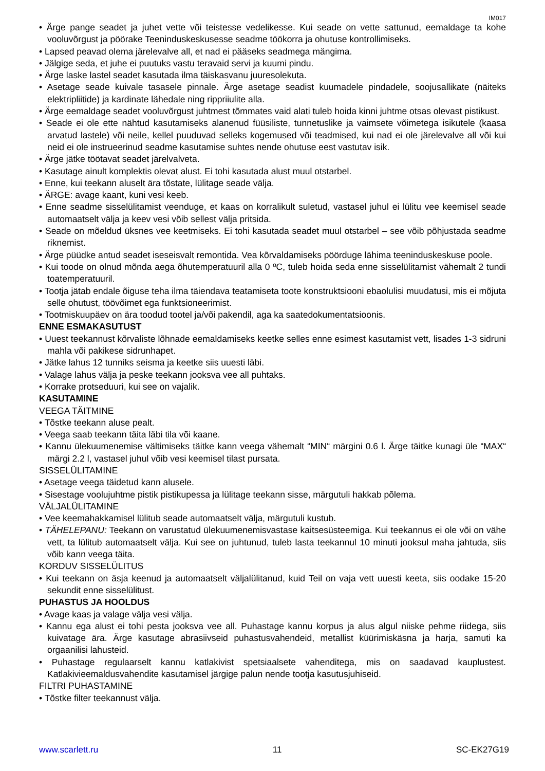IM017
• Ärge pange seadet ja juhet vette või teistesse vedelikesse. Kui seade on vette sattunud, eemaldage ta kohe vooluvõrgust ja pöörake Teeninduskeskusesse seadme töökorra ja ohutuse kontrollimiseks.
• Lapsed peavad olema järelevalve all, et nad ei pääseks seadmega mängima.
• Jälgige seda, et juhe ei puutuks vastu teravaid servi ja kuumi pindu.
• Ärge laske lastel seadet kasutada ilma täiskasvanu juuresolekuta.
• Asetage seade kuivale tasasele pinnale. Ärge asetage seadist kuumadele pindadele, soojusallikate (näiteks elektripliitide) ja kardinate lähedale ning rippriiulite alla.
• Ärge eemaldage seadet vooluvõrgust juhtmest tõmmates vaid alati tuleb hoida kinni juhtme otsas olevast pistikust.
• Seade ei ole ette nähtud kasutamiseks alanenud füüsiliste, tunnetuslike ja vaimsete võimetega isikutele (kaasa arvatud lastele) või neile, kellel puuduvad selleks kogemused või teadmised, kui nad ei ole järelevalve all või kui neid ei ole instrueerinud seadme kasutamise suhtes nende ohutuse eest vastutav isik.
• Ärge jätke töötavat seadet järelvalveta.
• Kasutage ainult komplektis olevat alust. Ei tohi kasutada alust muul otstarbel.
• Enne, kui teekann aluselt ära tõstate, lülitage seade välja.
• ÄRGE: avage kaant, kuni vesi keeb.
• Enne seadme sisselülitamist veenduge, et kaas on korralikult suletud, vastasel juhul ei lülitu vee keemisel seade automaatselt välja ja keev vesi võib sellest välja pritsida.
• Seade on mõeldud üksnes vee keetmiseks. Ei tohi kasutada seadet muul otstarbel – see võib põhjustada seadme riknemist.
• Ärge püüdke antud seadet iseseisvalt remontida. Vea kõrvaldamiseks pöörduge lähima teeninduskeskuse poole.
• Kui toode on olnud mõnda aega õhutemperatuuril alla 0 ºC, tuleb hoida seda enne sisselülitamist vähemalt 2 tundi toatemperatuuril.
• Tootja jätab endale õiguse teha ilma täiendava teatamiseta toote konstruktsiooni ebaolulisi muudatusi, mis ei mõjuta selle ohutust, töövõimet ega funktsioneerimist.
• Tootmiskuupäev on ära toodud tootel ja/või pakendil, aga ka saatedokumentatsioonis.
ENNE ESMAKASUTUST
• Uuest teekannust kõrvaliste lõhnade eemaldamiseks keetke selles enne esimest kasutamist vett, lisades 1-3 sidruni mahla või pakikese sidrunhapet.
• Jätke lahus 12 tunniks seisma ja keetke siis uuesti läbi.
• Valage lahus välja ja peske teekann jooksva vee all puhtaks.
• Korrake protseduuri, kui see on vajalik.
KASUTAMINE
VEEGA TÄITMINE
• Tõstke teekann aluse pealt.
• Veega saab teekann täita läbi tila või kaane.
• Kannu ülekuumenemise vältimiseks täitke kann veega vähemalt “MIN“ märgini 0.6 l. Ärge täitke kunagi üle “MAX“ märgi 2.2 l, vastasel juhul võib vesi keemisel tilast pursata.
SISSELÜLITAMINE
• Asetage veega täidetud kann alusele.
• Sisestage voolujuhtme pistik pistikupessa ja lülitage teekann sisse, märgutuli hakkab põlema.
VÄLJALÜLITAMINE
• Vee keemahakkamisel lülitub seade automaatselt välja, märgutuli kustub.
• TÄHELEPANU: Teekann on varustatud ülekuumenemisvastase kaitsesüsteemiga. Kui teekannus ei ole või on vähe vett, ta lülitub automaatselt välja. Kui see on juhtunud, tuleb lasta teekannul 10 minuti jooksul maha jahtuda, siis võib kann veega täita.
KORDUV SISSELÜLITUS
• Kui teekann on äsja keenud ja automaatselt väljalülitanud, kuid Teil on vaja vett uuesti keeta, siis oodake 15-20 sekundit enne sisselülitust.
PUHASTUS JA HOOLDUS
• Avage kaas ja valage välja vesi välja.
• Kannu ega alust ei tohi pesta jooksva vee all. Puhastage kannu korpus ja alus algul niiske pehme riidega, siis kuivatage ära. Ärge kasutage abrasiivseid puhastusvahendeid, metallist küürimiskäsna ja harja, samuti ka orgaanilisi lahusteid.
• Puhastage regulaarselt kannu katlakivist spetsiaalsete vahenditega, mis on saadavad kauplustest. Katlakivieemaldusvahendite kasutamisel järgige palun nende tootja kasutusjuhiseid.
FILTRI PUHASTAMINE
• Tõstke filter teekannust välja.
www.scarlett.ru 11 SC-EK27G19